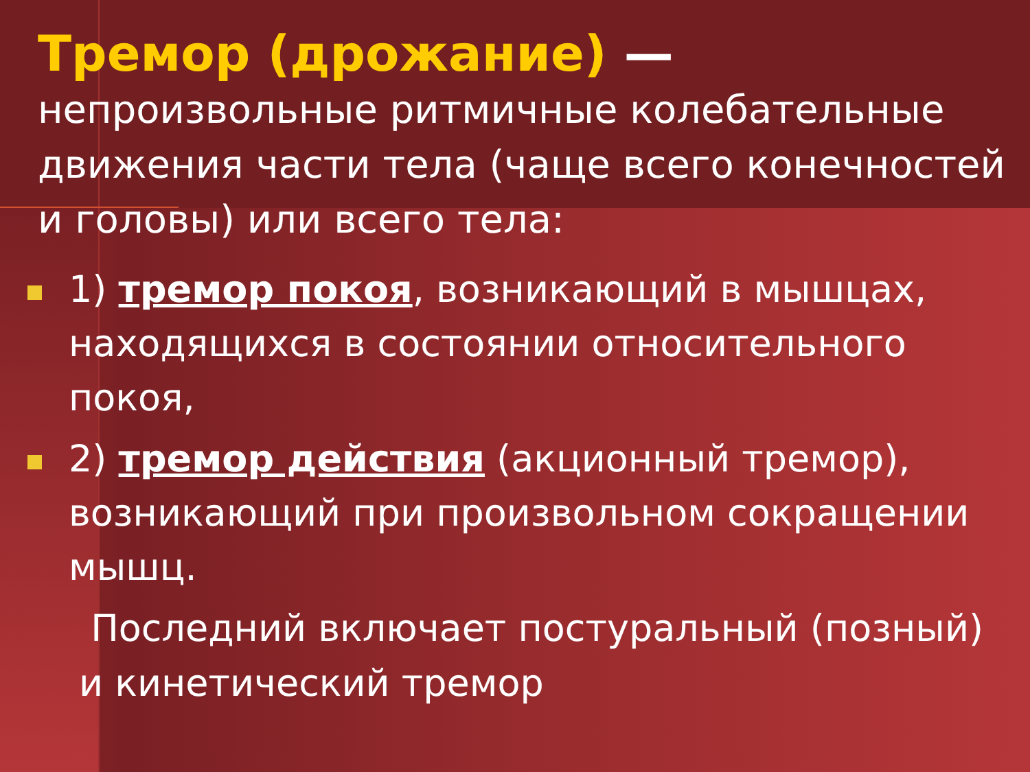Тремор (дрожание) —
непроизвольные ритмичные колебательные движения части тела (чаще всего конечностей и головы) или всего тела:
1) тремор покоя, возникающий в мышцах, находящихся в состоянии относительного покоя,
2) тремор действия (акционный тремор), возникающий при произвольном сокращении мышц.
Последний включает постуральный (позный) и кинетический тремор